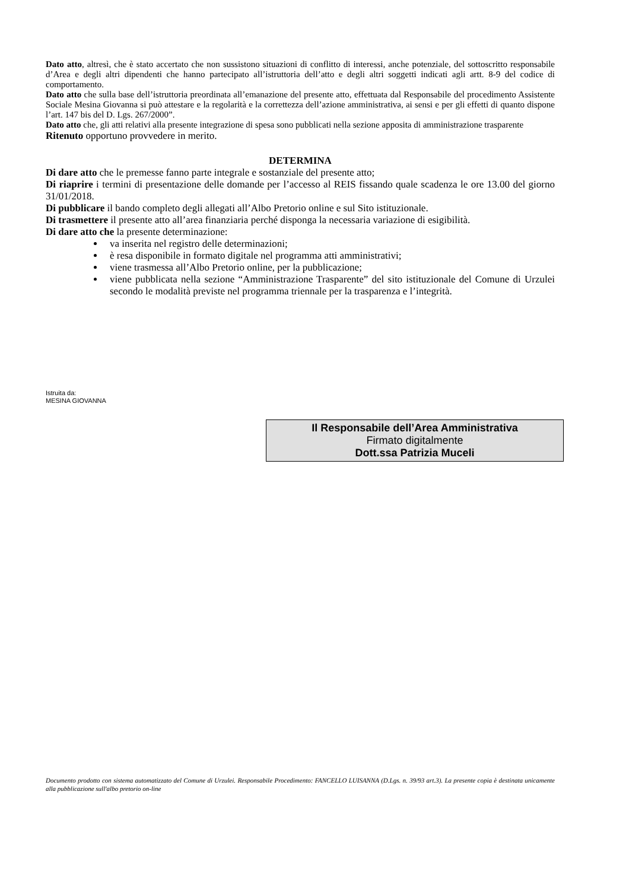Dato atto, altresì, che è stato accertato che non sussistono situazioni di conflitto di interessi, anche potenziale, del sottoscritto responsabile d’Area e degli altri dipendenti che hanno partecipato all’istruttoria dell’atto e degli altri soggetti indicati agli artt. 8-9 del codice di comportamento.
Dato atto che sulla base dell’istruttoria preordinata all’emanazione del presente atto, effettuata dal Responsabile del procedimento Assistente Sociale Mesina Giovanna si può attestare e la regolarità e la correttezza dell’azione amministrativa, ai sensi e per gli effetti di quanto dispone l’art. 147 bis del D. Lgs. 267/2000”.
Dato atto che, gli atti relativi alla presente integrazione di spesa sono pubblicati nella sezione apposita di amministrazione trasparente
Ritenuto opportuno provvedere in merito.
DETERMINA
Di dare atto che le premesse fanno parte integrale e sostanziale del presente atto;
Di riaprire i termini di presentazione delle domande per l’accesso al REIS fissando quale scadenza le ore 13.00 del giorno 31/01/2018.
Di pubblicare il bando completo degli allegati all’Albo Pretorio online e sul Sito istituzionale.
Di trasmettere il presente atto all’area finanziaria perché disponga la necessaria variazione di esigibilità.
Di dare atto che la presente determinazione:
va inserita nel registro delle determinazioni;
è resa disponibile in formato digitale nel programma atti amministrativi;
viene trasmessa all’Albo Pretorio online, per la pubblicazione;
viene pubblicata nella sezione “Amministrazione Trasparente” del sito istituzionale del Comune di Urzulei secondo le modalità previste nel programma triennale per la trasparenza e l’integrità.
Istruita da:
MESINA GIOVANNA
Il Responsabile dell’Area Amministrativa
Firmato digitalmente
Dott.ssa Patrizia Muceli
Documento prodotto con sistema automatizzato del Comune di Urzulei. Responsabile Procedimento: FANCELLO LUISANNA (D.Lgs. n. 39/93 art.3). La presente copia è destinata unicamente alla pubblicazione sull'albo pretorio on-line